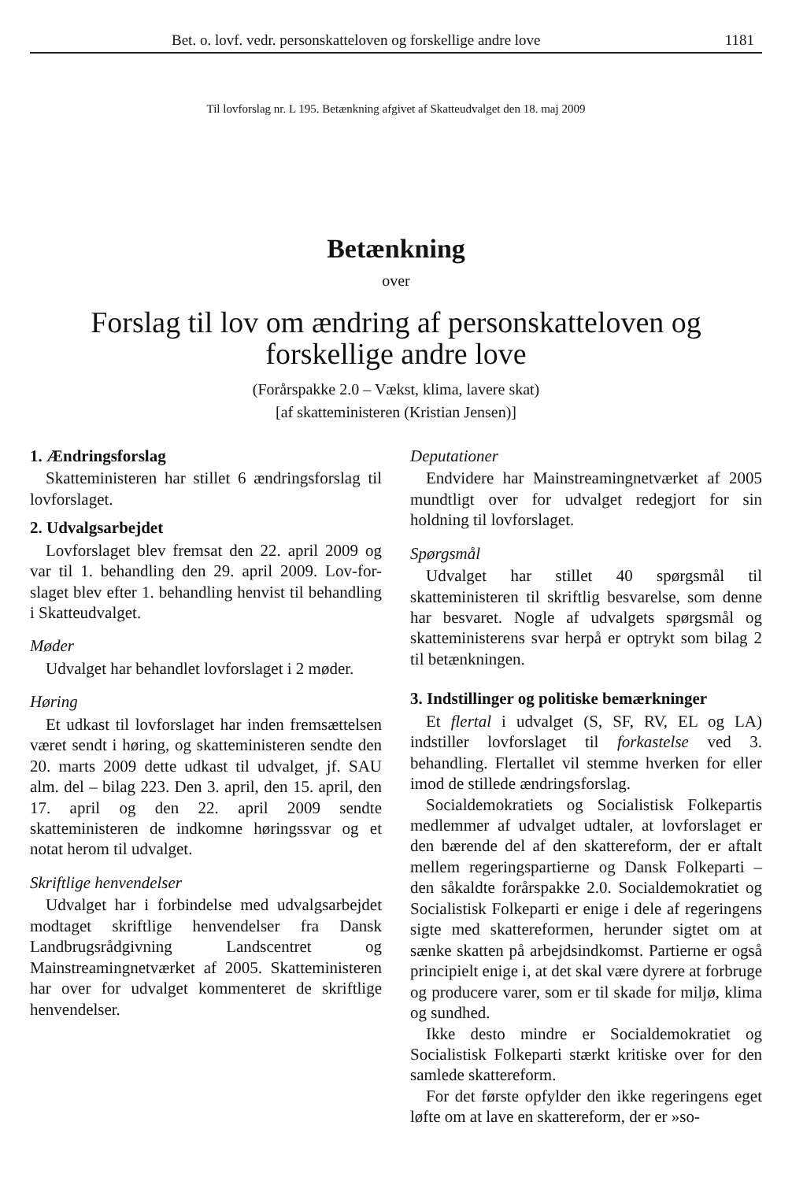Bet. o. lovf. vedr. personskatteloven og forskellige andre love 1181
Til lovforslag nr. L 195. Betænkning afgivet af Skatteudvalget den 18. maj 2009
Betænkning
over
Forslag til lov om ændring af personskatteloven og forskellige andre love
(Forårspakke 2.0 – Vækst, klima, lavere skat)
[af skatteministeren (Kristian Jensen)]
1. Ændringsforslag
Skatteministeren har stillet 6 ændringsforslag til lovforslaget.
2. Udvalgsarbejdet
Lovforslaget blev fremsat den 22. april 2009 og var til 1. behandling den 29. april 2009. Lov-for-slaget blev efter 1. behandling henvist til behandling i Skatteudvalget.
Møder
Udvalget har behandlet lovforslaget i 2 møder.
Høring
Et udkast til lovforslaget har inden fremsættelsen været sendt i høring, og skatteministeren sendte den 20. marts 2009 dette udkast til udvalget, jf. SAU alm. del – bilag 223. Den 3. april, den 15. april, den 17. april og den 22. april 2009 sendte skatteministeren de indkomne høringssvar og et notat herom til udvalget.
Skriftlige henvendelser
Udvalget har i forbindelse med udvalgsarbejdet modtaget skriftlige henvendelser fra Dansk Landbrugsrådgivning Landscentret og Mainstreamingnetværket af 2005. Skatteministeren har over for udvalget kommenteret de skriftlige henvendelser.
Deputationer
Endvidere har Mainstreamingnetværket af 2005 mundtligt over for udvalget redegjort for sin holdning til lovforslaget.
Spørgsmål
Udvalget har stillet 40 spørgsmål til skatteministeren til skriftlig besvarelse, som denne har besvaret. Nogle af udvalgets spørgsmål og skatteministerens svar herpå er optrykt som bilag 2 til betænkningen.
3. Indstillinger og politiske bemærkninger
Et flertal i udvalget (S, SF, RV, EL og LA) indstiller lovforslaget til forkastelse ved 3. behandling. Flertallet vil stemme hverken for eller imod de stillede ændringsforslag.
Socialdemokratiets og Socialistisk Folkepartis medlemmer af udvalget udtaler, at lovforslaget er den bærende del af den skattereform, der er aftalt mellem regeringspartierne og Dansk Folkeparti – den såkaldte forårspakke 2.0. Socialdemokratiet og Socialistisk Folkeparti er enige i dele af regeringens sigte med skattereformen, herunder sigtet om at sænke skatten på arbejdsindkomst. Partierne er også principielt enige i, at det skal være dyrere at forbruge og producere varer, som er til skade for miljø, klima og sundhed.
Ikke desto mindre er Socialdemokratiet og Socialistisk Folkeparti stærkt kritiske over for den samlede skattereform.
For det første opfylder den ikke regeringens eget løfte om at lave en skattereform, der er »so-